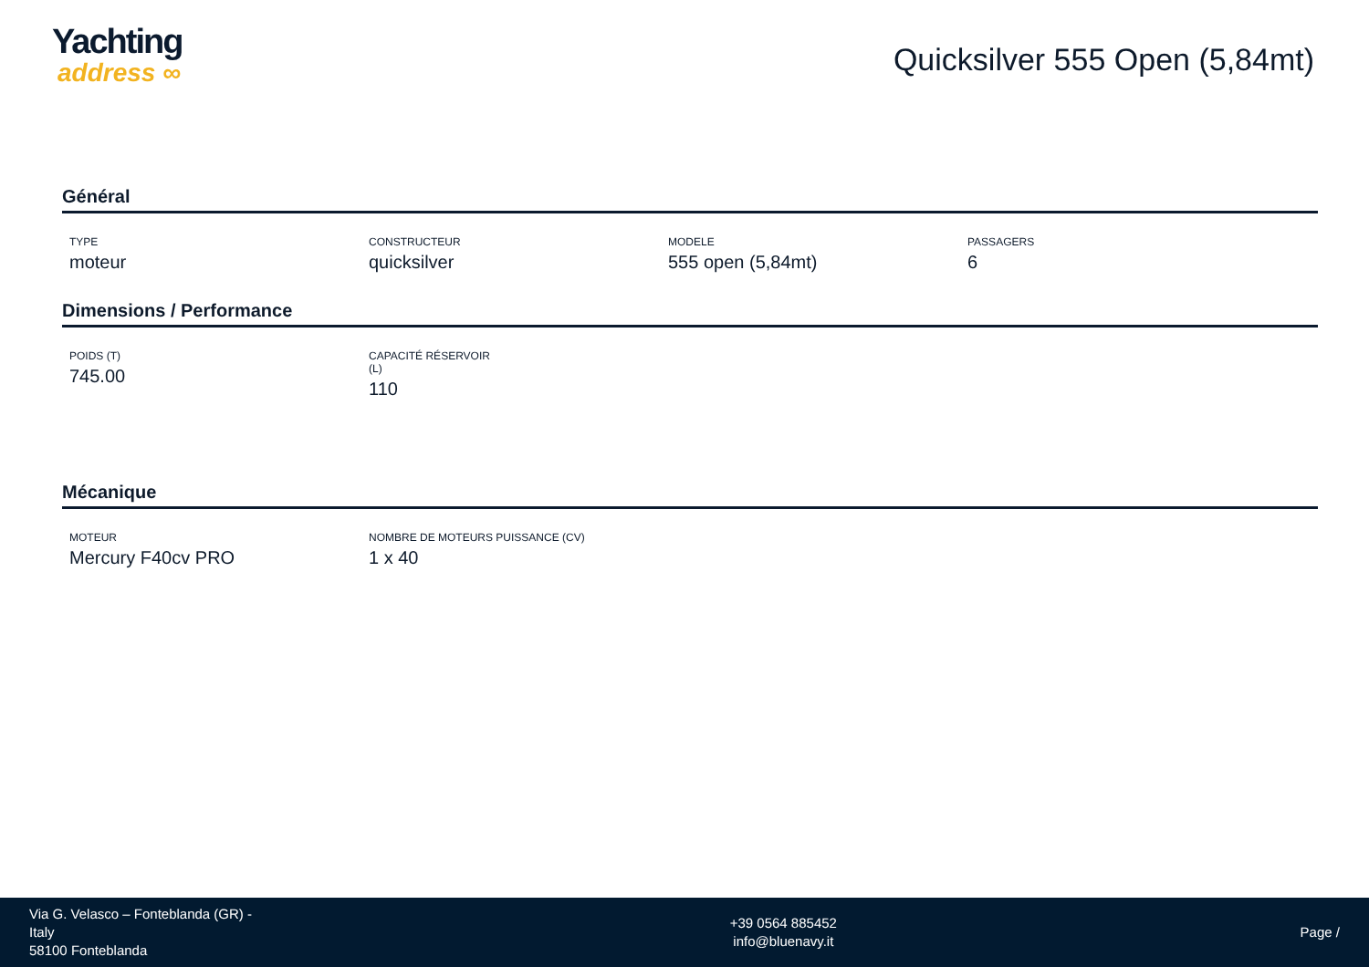Yachting
address ∞
Quicksilver 555 Open (5,84mt)
Général
TYPE
moteur
CONSTRUCTEUR
quicksilver
MODELE
555 open (5,84mt)
PASSAGERS
6
Dimensions / Performance
POIDS (T)
745.00
CAPACITÉ RÉSERVOIR (L)
110
Mécanique
MOTEUR
Mercury F40cv PRO
NOMBRE DE MOTEURS PUISSANCE (CV)
1 x 40
Via G. Velasco – Fonteblanda (GR) - Italy
58100 Fonteblanda
+39 0564 885452
info@bluenavy.it
Page /